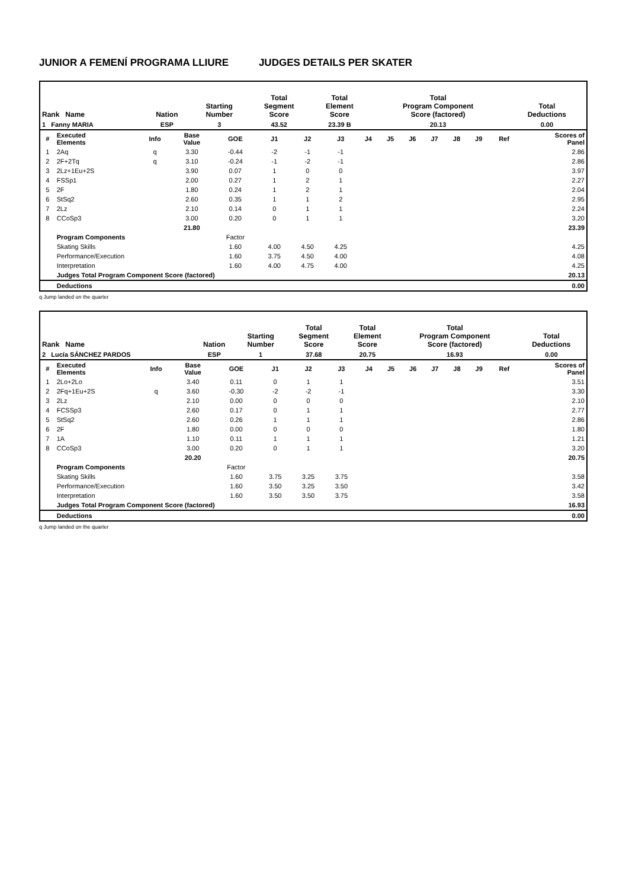JUNIOR A FEMENÍ PROGRAMA LLIURE JUDGES DETAILS PER SKATER
| Rank Name | Nation | Starting Number | Total Segment Score | Total Element Score | Total Program Component Score (factored) | Total Deductions |
| --- | --- | --- | --- | --- | --- | --- |
| 1 Fanny MARIA | ESP | 3 | 43.52 | 23.39 B | 20.13 | 0.00 |
| # | Executed Elements | Info | Base Value | GOE | J1 | J2 | J3 | J4 | J5 | J6 | J7 | J8 | J9 | Ref | Scores of Panel |
| 1 | 2Aq | q | 3.30 | -0.44 | -2 | -1 | -1 | | | | | | | | 2.86 |
| 2 | 2F+2Tq | q | 3.10 | -0.24 | -1 | -2 | -1 | | | | | | | | 2.86 |
| 3 | 2Lz+1Eu+2S | | 3.90 | 0.07 | 1 | 0 | 0 | | | | | | | | 3.97 |
| 4 | FSSp1 | | 2.00 | 0.27 | 1 | 2 | 1 | | | | | | | | 2.27 |
| 5 | 2F | | 1.80 | 0.24 | 1 | 2 | 1 | | | | | | | | 2.04 |
| 6 | StSq2 | | 2.60 | 0.35 | 1 | 1 | 2 | | | | | | | | 2.95 |
| 7 | 2Lz | | 2.10 | 0.14 | 0 | 1 | 1 | | | | | | | | 2.24 |
| 8 | CCoSp3 | | 3.00 | 0.20 | 0 | 1 | 1 | | | | | | | | 3.20 |
| | | | 21.80 | | | | | | | | | | | | 23.39 |
| | Program Components | | | Factor | | | | | | | | | | | |
| | Skating Skills | | | 1.60 | 4.00 | 4.50 | 4.25 | | | | | | | | 4.25 |
| | Performance/Execution | | | 1.60 | 3.75 | 4.50 | 4.00 | | | | | | | | 4.08 |
| | Interpretation | | | 1.60 | 4.00 | 4.75 | 4.00 | | | | | | | | 4.25 |
| | Judges Total Program Component Score (factored) | | | | | | | | | | | | | | 20.13 |
| | Deductions | | | | | | | | | | | | | | 0.00 |
q Jump landed on the quarter
| Rank Name | Nation | Starting Number | Total Segment Score | Total Element Score | Total Program Component Score (factored) | Total Deductions |
| --- | --- | --- | --- | --- | --- | --- |
| 2 Lucía SÁNCHEZ PARDOS | ESP | 1 | 37.68 | 20.75 | 16.93 | 0.00 |
| # | Executed Elements | Info | Base Value | GOE | J1 | J2 | J3 | J4 | J5 | J6 | J7 | J8 | J9 | Ref | Scores of Panel |
| 1 | 2Lo+2Lo | | 3.40 | 0.11 | 0 | 1 | 1 | | | | | | | | 3.51 |
| 2 | 2Fq+1Eu+2S | q | 3.60 | -0.30 | -2 | -2 | -1 | | | | | | | | 3.30 |
| 3 | 2Lz | | 2.10 | 0.00 | 0 | 0 | 0 | | | | | | | | 2.10 |
| 4 | FCSSp3 | | 2.60 | 0.17 | 0 | 1 | 1 | | | | | | | | 2.77 |
| 5 | StSq2 | | 2.60 | 0.26 | 1 | 1 | 1 | | | | | | | | 2.86 |
| 6 | 2F | | 1.80 | 0.00 | 0 | 0 | 0 | | | | | | | | 1.80 |
| 7 | 1A | | 1.10 | 0.11 | 1 | 1 | 1 | | | | | | | | 1.21 |
| 8 | CCoSp3 | | 3.00 | 0.20 | 0 | 1 | 1 | | | | | | | | 3.20 |
| | | | 20.20 | | | | | | | | | | | | 20.75 |
| | Program Components | | | Factor | | | | | | | | | | | |
| | Skating Skills | | | 1.60 | 3.75 | 3.25 | 3.75 | | | | | | | | 3.58 |
| | Performance/Execution | | | 1.60 | 3.50 | 3.25 | 3.50 | | | | | | | | 3.42 |
| | Interpretation | | | 1.60 | 3.50 | 3.50 | 3.75 | | | | | | | | 3.58 |
| | Judges Total Program Component Score (factored) | | | | | | | | | | | | | | 16.93 |
| | Deductions | | | | | | | | | | | | | | 0.00 |
q Jump landed on the quarter